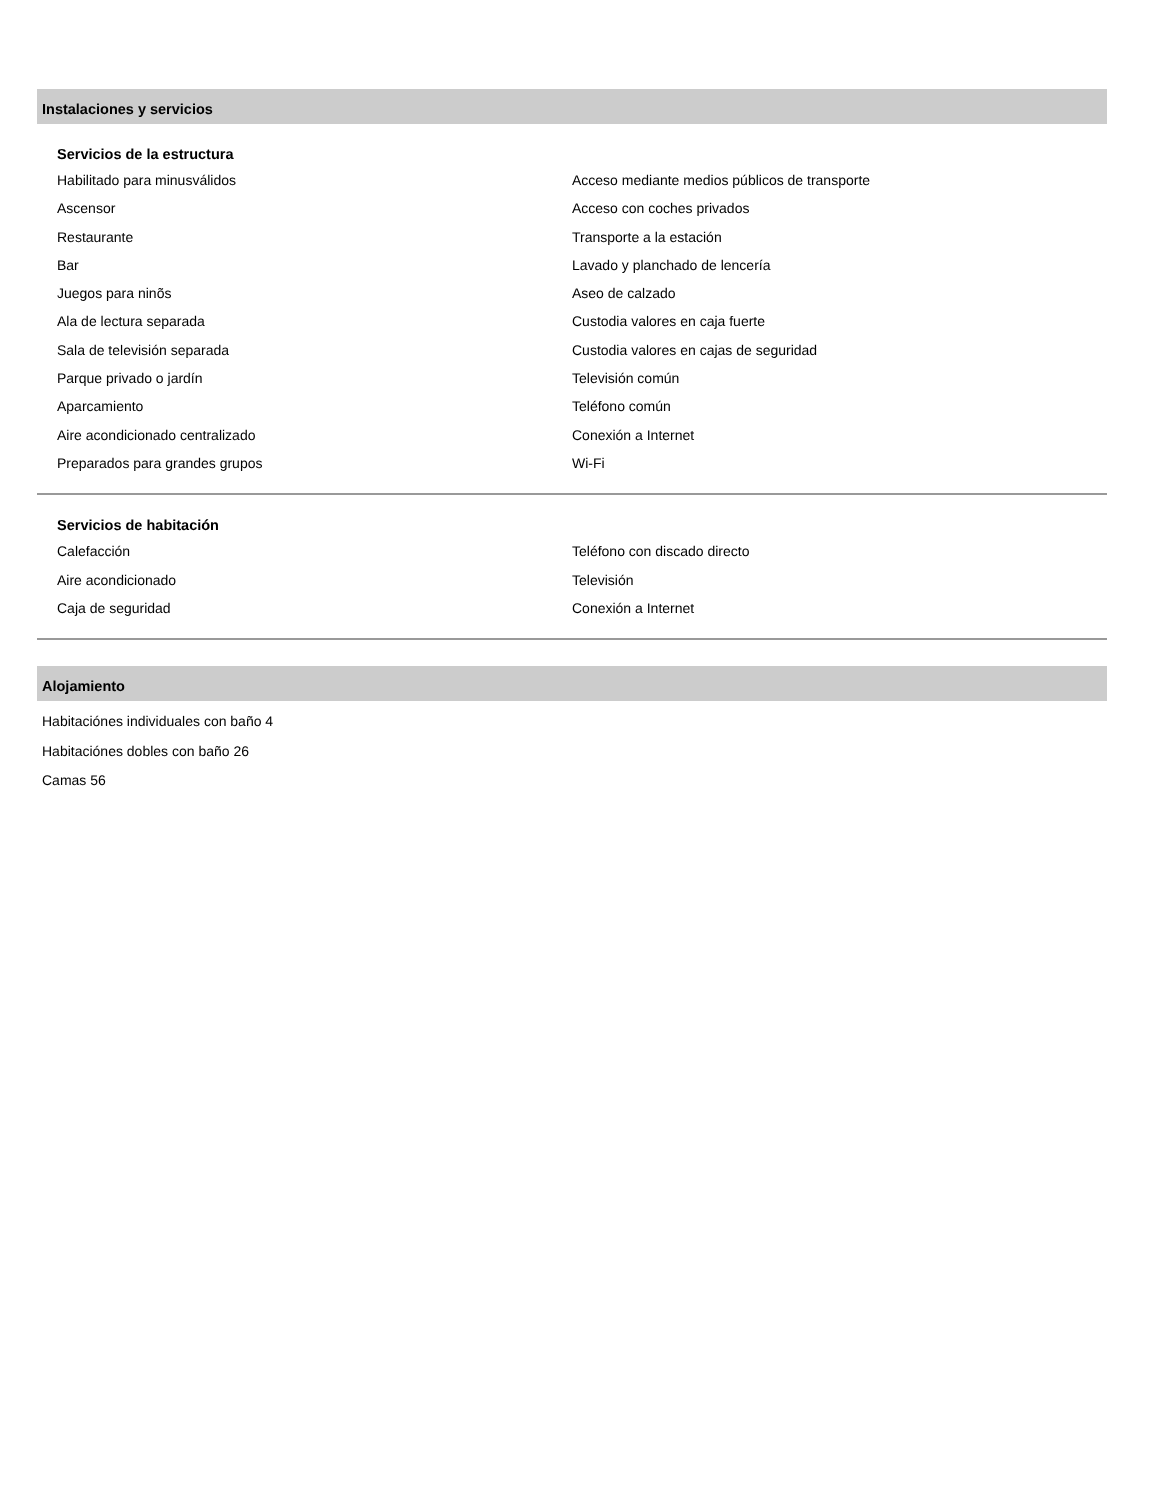Instalaciones y servicios
Servicios de la estructura
Habilitado para minusválidos
Ascensor
Restaurante
Bar
Juegos para ninõs
Ala de lectura separada
Sala de televisión separada
Parque privado o jardín
Aparcamiento
Aire acondicionado centralizado
Preparados para grandes grupos
Acceso mediante medios públicos de transporte
Acceso con coches privados
Transporte a la estación
Lavado y planchado de lencería
Aseo de calzado
Custodia valores en caja fuerte
Custodia valores en cajas de seguridad
Televisión común
Teléfono común
Conexión a Internet
Wi-Fi
Servicios de habitación
Calefacción
Aire acondicionado
Caja de seguridad
Teléfono con discado directo
Televisión
Conexión a Internet
Alojamiento
Habitaciónes individuales con baño 4
Habitaciónes dobles con baño 26
Camas 56